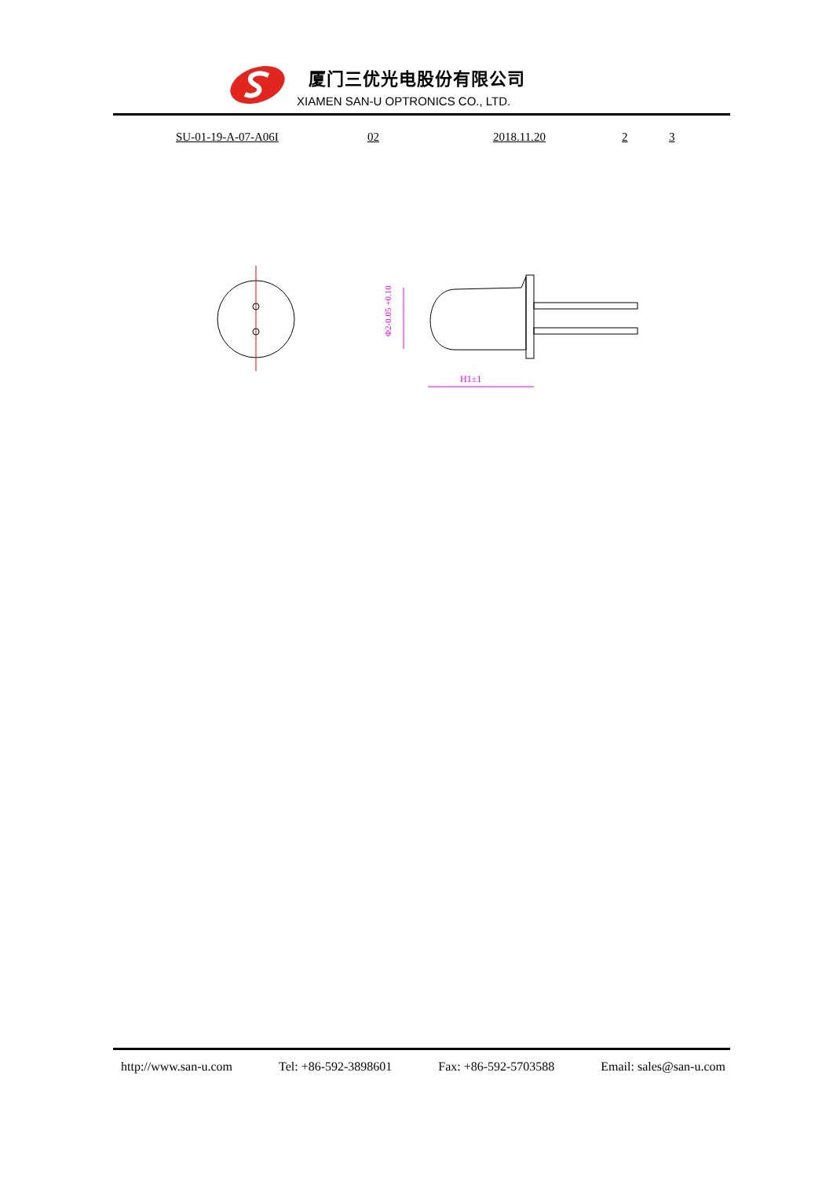厦门三优光电股份有限公司
XIAMEN SAN-U OPTRONICS CO., LTD.
SU-01-19-A-07-A06I 02 2018.11.20 2 3
Φ2-0.05 +0.10
H1±1
http://www.san-u.com Tel: +86-592-3898601 Fax: +86-592-5703588 Email: sales@san-u.com